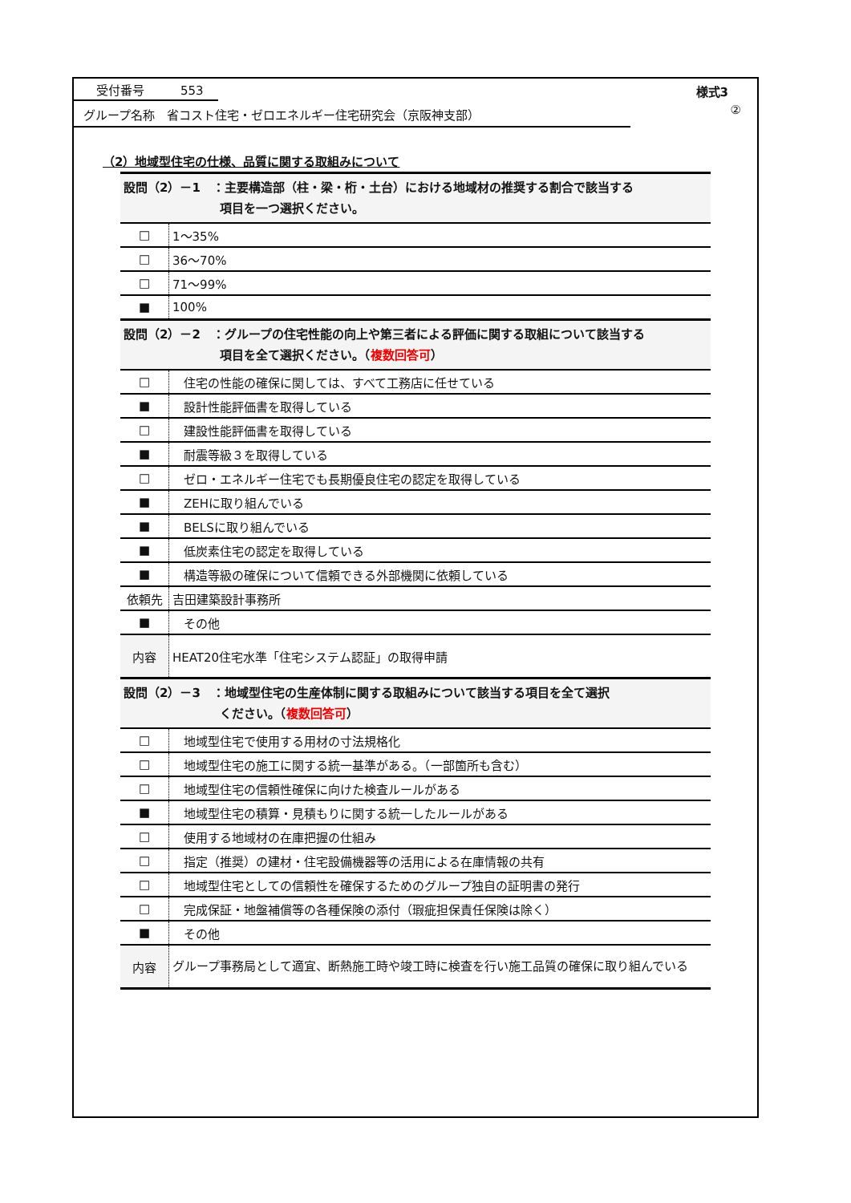受付番号　　　553
様式3
グループ名称　省コスト住宅・ゼロエネルギー住宅研究会（京阪神支部）
②
（2）地域型住宅の仕様、品質に関する取組みについて
| 設問（2）－1 ：主要構造部（柱・梁・桁・土台）における地域材の推奨する割合で該当する 項目を一つ選択ください。 | |
| □ | 1～35% |
| □ | 36～70% |
| □ | 71～99% |
| ■ | 100% |
| 設問（2）－2 ：グループの住宅性能の向上や第三者による評価に関する取組について該当する 項目を全て選択ください。（ 複数回答可 ） | |
| □ | 住宅の性能の確保に関しては、すべて工務店に任せている |
| ■ | 設計性能評価書を取得している |
| □ | 建設性能評価書を取得している |
| ■ | 耐震等級３を取得している |
| □ | ゼロ・エネルギー住宅でも長期優良住宅の認定を取得している |
| ■ | ZEHに取り組んでいる |
| ■ | BELSに取り組んでいる |
| ■ | 低炭素住宅の認定を取得している |
| ■ | 構造等級の確保について信頼できる外部機関に依頼している |
| 依頼先 | 吉田建築設計事務所 |
| ■ | その他 |
| 内容 | HEAT20住宅水準「住宅システム認証」の取得申請 |
| 設問（2）－3 ：地域型住宅の生産体制に関する取組みについて該当する項目を全て選択 ください。（ 複数回答可 ） | |
| □ | 地域型住宅で使用する用材の寸法規格化 |
| □ | 地域型住宅の施工に関する統一基準がある。（一部箇所も含む） |
| □ | 地域型住宅の信頼性確保に向けた検査ルールがある |
| ■ | 地域型住宅の積算・見積もりに関する統一したルールがある |
| □ | 使用する地域材の在庫把握の仕組み |
| □ | 指定（推奨）の建材・住宅設備機器等の活用による在庫情報の共有 |
| □ | 地域型住宅としての信頼性を確保するためのグループ独自の証明書の発行 |
| □ | 完成保証・地盤補償等の各種保険の添付（瑕疵担保責任保険は除く） |
| ■ | その他 |
| 内容 | グループ事務局として適宜、断熱施工時や竣工時に検査を行い施工品質の確保に取り組んでいる |